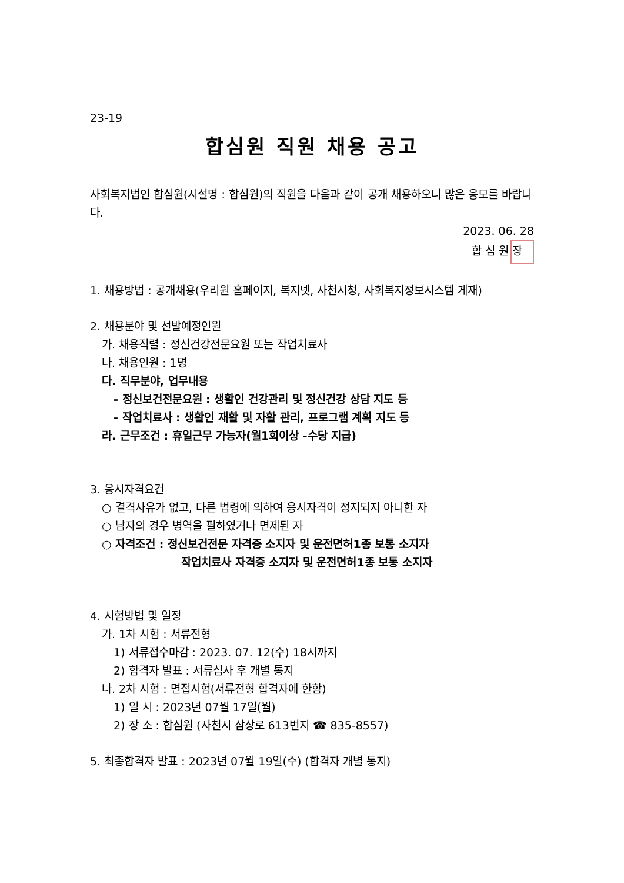23-19
합심원 직원 채용 공고
사회복지법인 합심원(시설명 : 합심원)의 직원을 다음과 같이 공개 채용하오니 많은 응모를 바랍니다.
2023. 06. 28
합 심 원 장
1. 채용방법 : 공개채용(우리원 홈페이지, 복지넷, 사천시청, 사회복지정보시스템 게재)
2. 채용분야 및 선발예정인원
가. 채용직렬 : 정신건강전문요원 또는 작업치료사
나. 채용인원 : 1명
다. 직무분야, 업무내용
- 정신보건전문요원 : 생활인 건강관리 및 정신건강 상담 지도 등
- 작업치료사 : 생활인 재활 및 자활 관리, 프로그램 계획 지도 등
라. 근무조건 : 휴일근무 가능자(월1회이상 -수당 지급)
3. 응시자격요건
○ 결격사유가 없고, 다른 법령에 의하여 응시자격이 정지되지 아니한 자
○ 남자의 경우 병역을 필하였거나 면제된 자
○ 자격조건 : 정신보건전문 자격증 소지자 및 운전면허1종 보통 소지자
작업치료사 자격증 소지자 및 운전면허1종 보통 소지자
4. 시험방법 및 일정
가. 1차 시험 : 서류전형
1) 서류접수마감 : 2023. 07. 12(수) 18시까지
2) 합격자 발표 : 서류심사 후 개별 통지
나. 2차 시험 : 면접시험(서류전형 합격자에 한함)
1) 일 시 : 2023년 07월 17일(월)
2) 장 소 : 합심원 (사천시 삼상로 613번지 ☎ 835-8557)
5. 최종합격자 발표 : 2023년 07월 19일(수) (합격자 개별 통지)